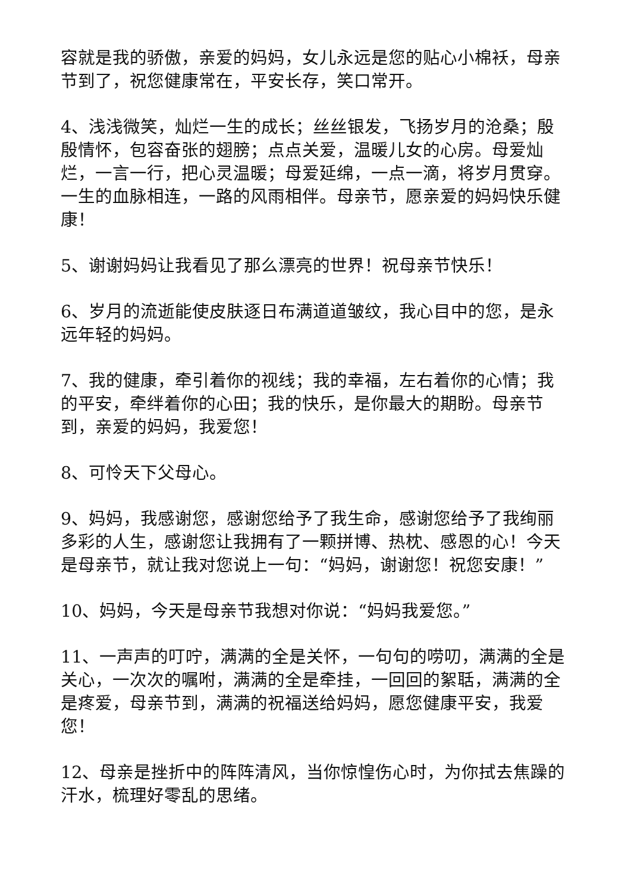容就是我的骄傲，亲爱的妈妈，女儿永远是您的贴心小棉袄，母亲节到了，祝您健康常在，平安长存，笑口常开。
4、浅浅微笑，灿烂一生的成长；丝丝银发，飞扬岁月的沧桑；殷殷情怀，包容奋张的翅膀；点点关爱，温暖儿女的心房。母爱灿烂，一言一行，把心灵温暖；母爱延绵，一点一滴，将岁月贯穿。一生的血脉相连，一路的风雨相伴。母亲节，愿亲爱的妈妈快乐健康！
5、谢谢妈妈让我看见了那么漂亮的世界！祝母亲节快乐！
6、岁月的流逝能使皮肤逐日布满道道皱纹，我心目中的您，是永远年轻的妈妈。
7、我的健康，牵引着你的视线；我的幸福，左右着你的心情；我的平安，牵绊着你的心田；我的快乐，是你最大的期盼。母亲节到，亲爱的妈妈，我爱您！
8、可怜天下父母心。
9、妈妈，我感谢您，感谢您给予了我生命，感谢您给予了我绚丽多彩的人生，感谢您让我拥有了一颗拼博、热枕、感恩的心！今天是母亲节，就让我对您说上一句：“妈妈，谢谢您！祝您安康！”
10、妈妈，今天是母亲节我想对你说：“妈妈我爱您。”
11、一声声的叮咛，满满的全是关怀，一句句的唠叨，满满的全是关心，一次次的嘱咐，满满的全是牵挂，一回回的絮聒，满满的全是疼爱，母亲节到，满满的祝福送给妈妈，愿您健康平安，我爱您！
12、母亲是挫折中的阵阵清风，当你惊惶伤心时，为你拭去焦躁的汗水，梳理好零乱的思绪。